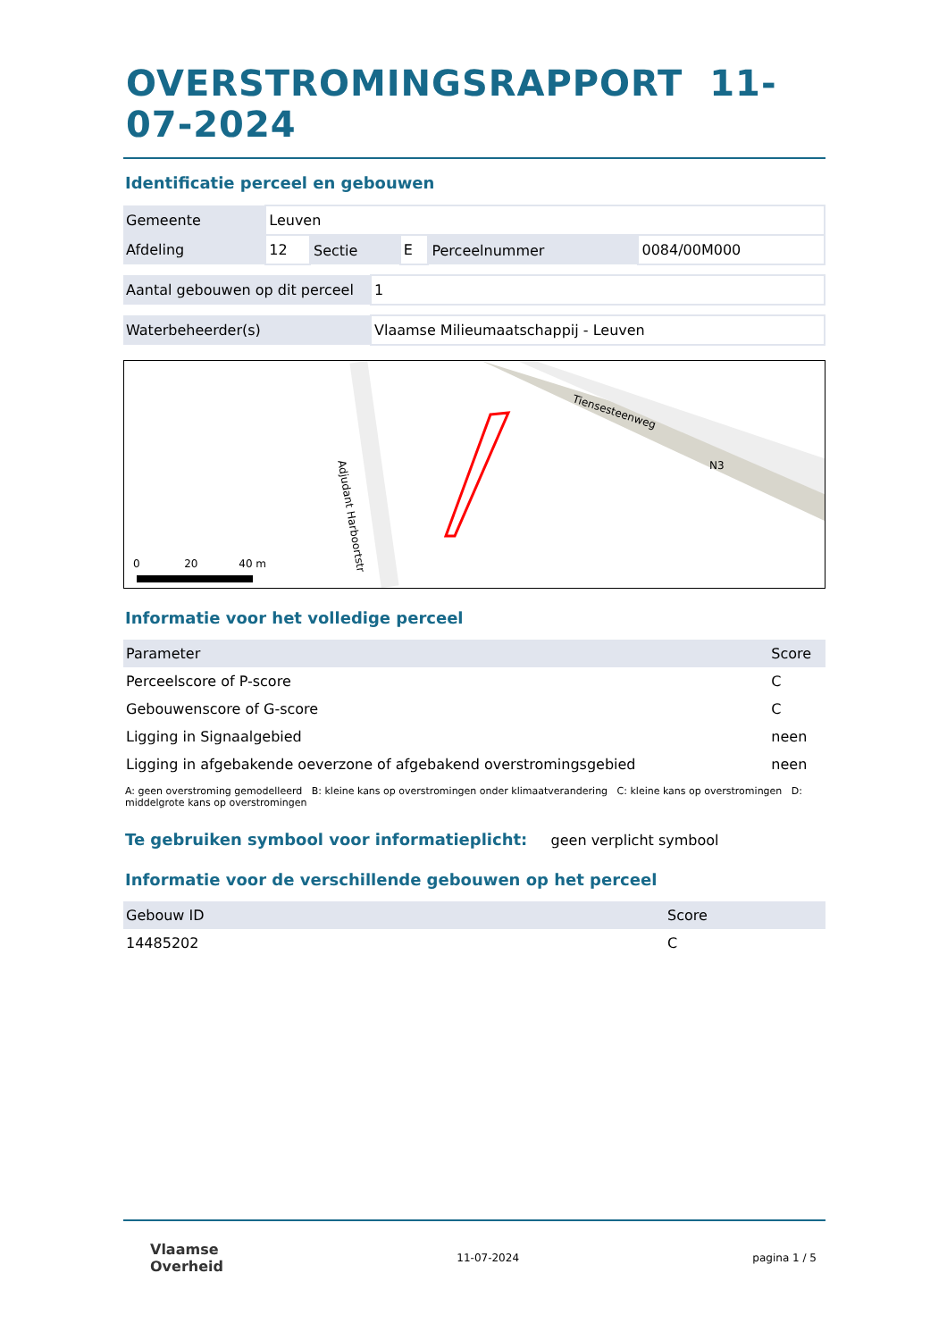OVERSTROMINGSRAPPORT 11-07-2024
Identificatie perceel en gebouwen
| Gemeente | Leuven | | | | |
| Afdeling | 12 | Sectie | E | Perceelnummer | 0084/00M000 |
| Aantal gebouwen op dit perceel | 1 |
| Waterbeheerder(s) | Vlaamse Milieumaatschappij - Leuven |
Tiensesteenweg
N3
Adjudant Harboortstr
0 20 40 m
Informatie voor het volledige perceel
| Parameter | Score |
| --- | --- |
| Perceelscore of P-score | C |
| Gebouwenscore of G-score | C |
| Ligging in Signaalgebied | neen |
| Ligging in afgebakende oeverzone of afgebakend overstromingsgebied | neen |
A: geen overstroming gemodelleerd B: kleine kans op overstromingen onder klimaatverandering C: kleine kans op overstromingen D: middelgrote kans op overstromingen
Te gebruiken symbool voor informatieplicht: geen verplicht symbool
Informatie voor de verschillende gebouwen op het perceel
| Gebouw ID | Score |
| --- | --- |
| 14485202 | C |
Vlaamse
Overheid
11-07-2024 pagina 1 / 5